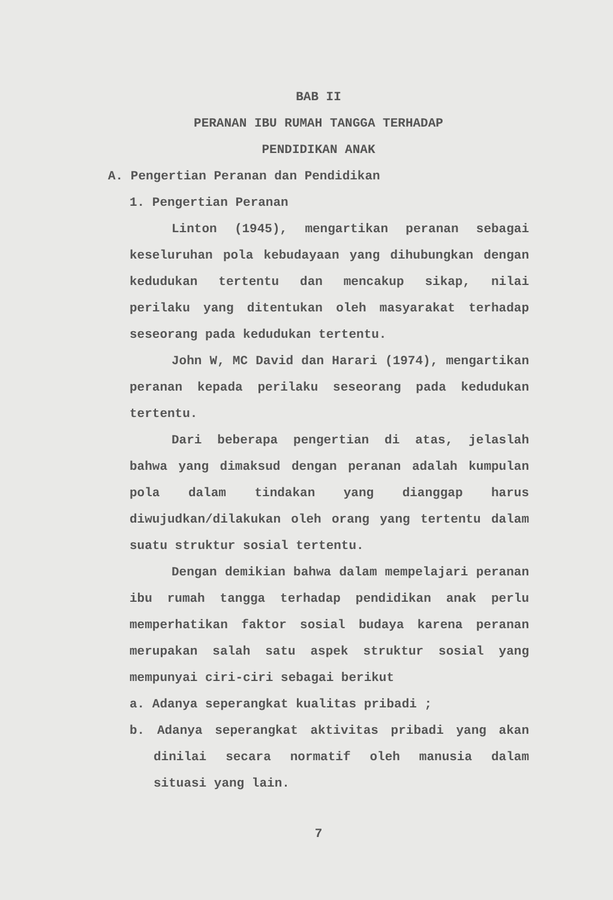BAB II
PERANAN IBU RUMAH TANGGA TERHADAP
PENDIDIKAN ANAK
A. Pengertian Peranan dan Pendidikan
1. Pengertian Peranan
Linton (1945), mengartikan peranan sebagai keseluruhan pola kebudayaan yang dihubungkan dengan kedudukan tertentu dan mencakup sikap, nilai perilaku yang ditentukan oleh masyarakat terhadap seseorang pada kedudukan tertentu.
John W, MC David dan Harari (1974), mengartikan peranan kepada perilaku seseorang pada kedudukan tertentu.
Dari beberapa pengertian di atas, jelaslah bahwa yang dimaksud dengan peranan adalah kumpulan pola dalam tindakan yang dianggap harus diwujudkan/dilakukan oleh orang yang tertentu dalam suatu struktur sosial tertentu.
Dengan demikian bahwa dalam mempelajari peranan ibu rumah tangga terhadap pendidikan anak perlu memperhatikan faktor sosial budaya karena peranan merupakan salah satu aspek struktur sosial yang mempunyai ciri-ciri sebagai berikut
a. Adanya seperangkat kualitas pribadi ;
b. Adanya seperangkat aktivitas pribadi yang akan dinilai secara normatif oleh manusia dalam situasi yang lain.
7